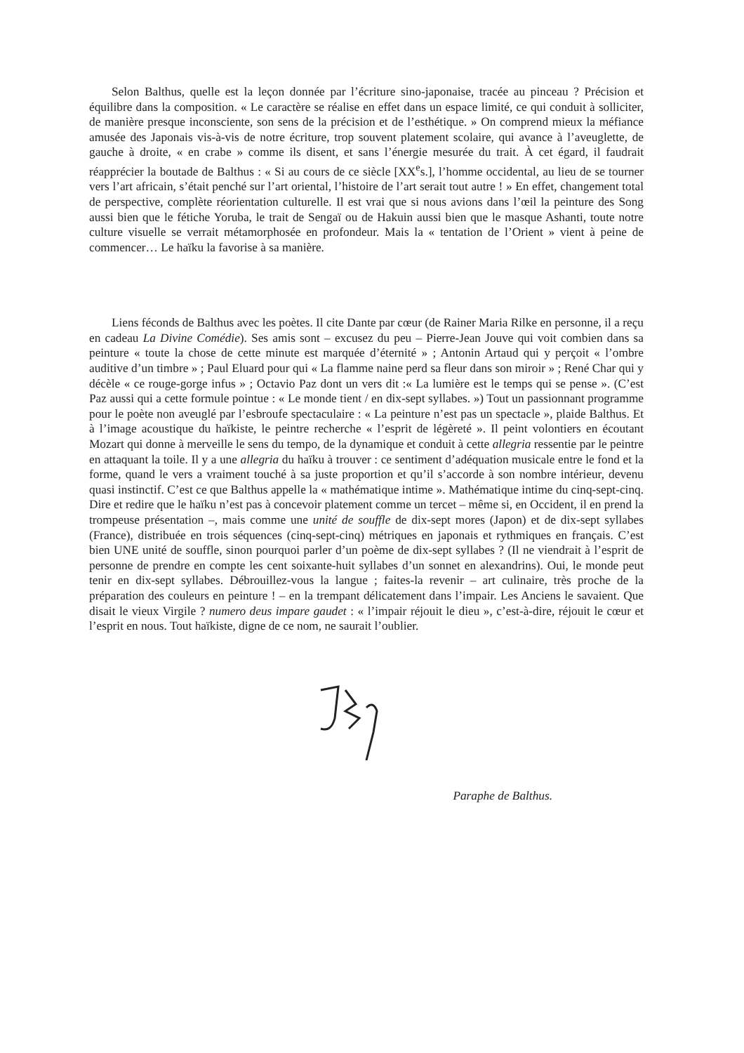Selon Balthus, quelle est la leçon donnée par l’écriture sino-japonaise, tracée au pinceau ? Précision et équilibre dans la composition. « Le caractère se réalise en effet dans un espace limité, ce qui conduit à solliciter, de manière presque inconsciente, son sens de la précision et de l’esthétique. » On comprend mieux la méfiance amusée des Japonais vis-à-vis de notre écriture, trop souvent platement scolaire, qui avance à l’aveuglette, de gauche à droite, « en crabe » comme ils disent, et sans l’énergie mesurée du trait. À cet égard, il faudrait réapprécier la boutade de Balthus : « Si au cours de ce siècle [XX<sup>e</sup>s.], l’homme occidental, au lieu de se tourner vers l’art africain, s’était penché sur l’art oriental, l’histoire de l’art serait tout autre ! » En effet, changement total de perspective, complète réorientation culturelle. Il est vrai que si nous avions dans l’œil la peinture des Song aussi bien que le fétiche Yoruba, le trait de Sengaï ou de Hakuin aussi bien que le masque Ashanti, toute notre culture visuelle se verrait métamorphosée en profondeur. Mais la « tentation de l’Orient » vient à peine de commencer… Le haïku la favorise à sa manière.
Liens féconds de Balthus avec les poètes. Il cite Dante par cœur (de Rainer Maria Rilke en personne, il a reçu en cadeau La Divine Comédie). Ses amis sont – excusez du peu – Pierre-Jean Jouve qui voit combien dans sa peinture « toute la chose de cette minute est marquée d’éternité » ; Antonin Artaud qui y perçoit « l’ombre auditive d’un timbre » ; Paul Eluard pour qui « La flamme naine perd sa fleur dans son miroir » ; René Char qui y décèle « ce rouge-gorge infus » ; Octavio Paz dont un vers dit :« La lumière est le temps qui se pense ». (C’est Paz aussi qui a cette formule pointue : « Le monde tient / en dix-sept syllabes. ») Tout un passionnant programme pour le poète non aveuglé par l’esbroufe spectaculaire : « La peinture n’est pas un spectacle », plaide Balthus. Et à l’image acoustique du haïkiste, le peintre recherche « l’esprit de légèreté ». Il peint volontiers en écoutant Mozart qui donne à merveille le sens du tempo, de la dynamique et conduit à cette allegria ressentie par le peintre en attaquant la toile. Il y a une allegria du haïku à trouver : ce sentiment d’adéquation musicale entre le fond et la forme, quand le vers a vraiment touché à sa juste proportion et qu’il s’accorde à son nombre intérieur, devenu quasi instinctif. C’est ce que Balthus appelle la « mathématique intime ». Mathématique intime du cinq-sept-cinq. Dire et redire que le haïku n’est pas à concevoir platement comme un tercet – même si, en Occident, il en prend la trompeuse présentation –, mais comme une unité de souffle de dix-sept mores (Japon) et de dix-sept syllabes (France), distribuée en trois séquences (cinq-sept-cinq) métriques en japonais et rythmiques en français. C’est bien UNE unité de souffle, sinon pourquoi parler d’un poème de dix-sept syllabes ? (Il ne viendrait à l’esprit de personne de prendre en compte les cent soixante-huit syllabes d’un sonnet en alexandrins). Oui, le monde peut tenir en dix-sept syllabes. Débrouillez-vous la langue ; faites-la revenir – art culinaire, très proche de la préparation des couleurs en peinture ! – en la trempant délicatement dans l’impair. Les Anciens le savaient. Que disait le vieux Virgile ? numero deus impare gaudet : « l’impair réjouit le dieu », c’est-à-dire, réjouit le cœur et l’esprit en nous. Tout haïkiste, digne de ce nom, ne saurait l’oublier.
Paraphe de Balthus.